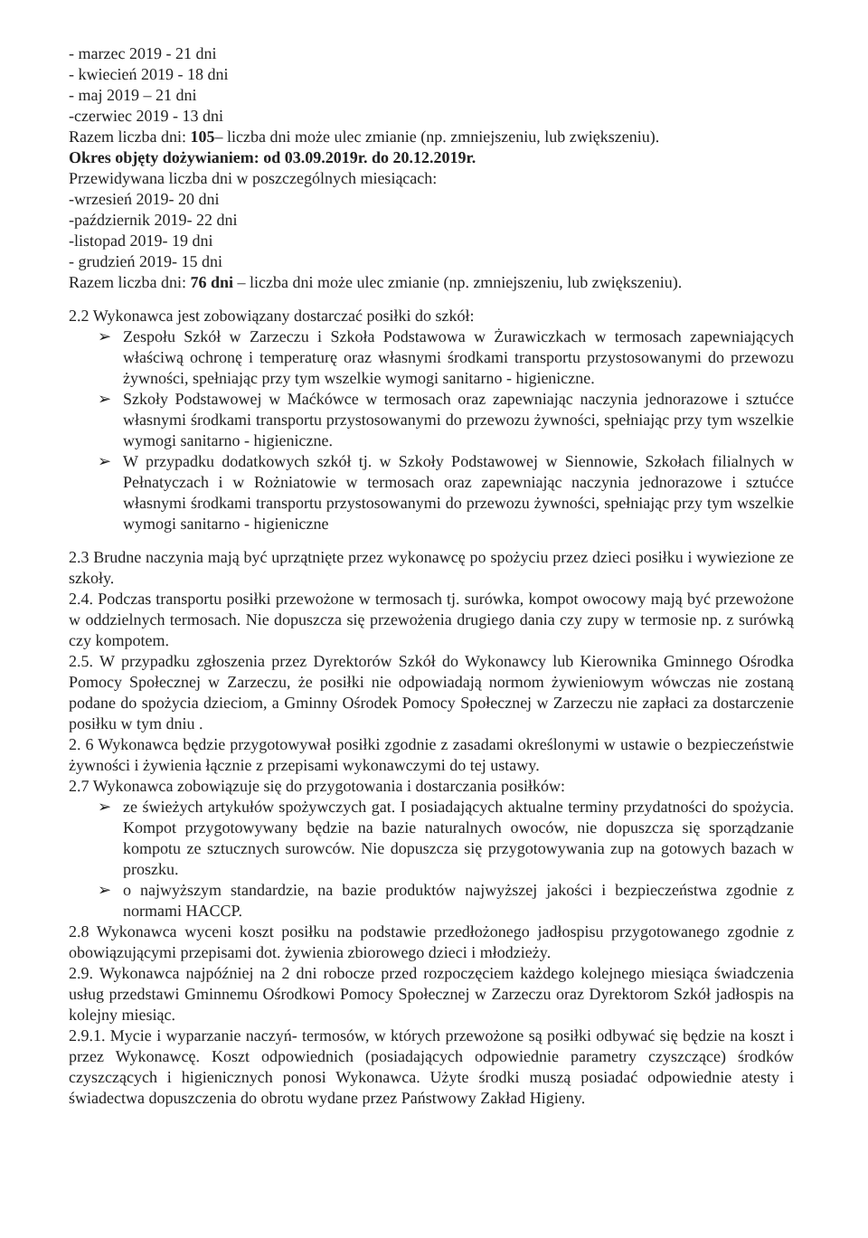- marzec 2019 - 21 dni
- kwiecień 2019 - 18 dni
- maj 2019 – 21 dni
-czerwiec 2019 - 13 dni
Razem liczba dni: 105– liczba dni może ulec zmianie (np. zmniejszeniu, lub zwiększeniu).
Okres objęty dożywianiem: od 03.09.2019r. do 20.12.2019r.
Przewidywana liczba dni w poszczególnych miesiącach:
-wrzesień 2019- 20 dni
-październik 2019- 22 dni
-listopad 2019- 19 dni
- grudzień 2019- 15 dni
Razem liczba dni: 76 dni – liczba dni może ulec zmianie (np. zmniejszeniu, lub zwiększeniu).
2.2 Wykonawca jest zobowiązany dostarczać posiłki do szkół:
➢ Zespołu Szkół w Zarzeczu i Szkoła Podstawowa w Żurawiczkach w termosach zapewniających właściwą ochronę i temperaturę oraz własnymi środkami transportu przystosowanymi do przewozu żywności, spełniając przy tym wszelkie wymogi sanitarno - higieniczne.
➢ Szkoły Podstawowej w Maćkówce w termosach oraz zapewniając naczynia jednorazowe i sztućce własnymi środkami transportu przystosowanymi do przewozu żywności, spełniając przy tym wszelkie wymogi sanitarno - higieniczne.
➢ W przypadku dodatkowych szkół tj. w Szkoły Podstawowej w Siennowie, Szkołach filialnych w Pełnatyczach i w Rożniatowie w termosach oraz zapewniając naczynia jednorazowe i sztućce własnymi środkami transportu przystosowanymi do przewozu żywności, spełniając przy tym wszelkie wymogi sanitarno - higieniczne
2.3 Brudne naczynia mają być uprzątnięte przez wykonawcę po spożyciu przez dzieci posiłku i wywiezione ze szkoły.
2.4. Podczas transportu posiłki przewożone w termosach tj. surówka, kompot owocowy mają być przewożone w oddzielnych termosach. Nie dopuszcza się przewożenia drugiego dania czy zupy w termosie np. z surówką czy kompotem.
2.5. W przypadku zgłoszenia przez Dyrektorów Szkół do Wykonawcy lub Kierownika Gminnego Ośrodka Pomocy Społecznej w Zarzeczu, że posiłki nie odpowiadają normom żywieniowym wówczas nie zostaną podane do spożycia dzieciom, a Gminny Ośrodek Pomocy Społecznej w Zarzeczu nie zapłaci za dostarczenie posiłku w tym dniu .
2. 6 Wykonawca będzie przygotowywał posiłki zgodnie z zasadami określonymi w ustawie o bezpieczeństwie żywności i żywienia łącznie z przepisami wykonawczymi do tej ustawy.
2.7 Wykonawca zobowiązuje się do przygotowania i dostarczania posiłków:
➢ ze świeżych artykułów spożywczych gat. I posiadających aktualne terminy przydatności do spożycia. Kompot przygotowywany będzie na bazie naturalnych owoców, nie dopuszcza się sporządzanie kompotu ze sztucznych surowców. Nie dopuszcza się przygotowywania zup na gotowych bazach w proszku.
➢ o najwyższym standardzie, na bazie produktów najwyższej jakości i bezpieczeństwa zgodnie z normami HACCP.
2.8 Wykonawca wyceni koszt posiłku na podstawie przedłożonego jadłospisu przygotowanego zgodnie z obowiązującymi przepisami dot. żywienia zbiorowego dzieci i młodzieży.
2.9. Wykonawca najpóźniej na 2 dni robocze przed rozpoczęciem każdego kolejnego miesiąca świadczenia usług przedstawi Gminnemu Ośrodkowi Pomocy Społecznej w Zarzeczu oraz Dyrektorom Szkół jadłospis na kolejny miesiąc.
2.9.1. Mycie i wyparzanie naczyń- termosów, w których przewożone są posiłki odbywać się będzie na koszt i przez Wykonawcę. Koszt odpowiednich (posiadających odpowiednie parametry czyszczące) środków czyszczących i higienicznych ponosi Wykonawca. Użyte środki muszą posiadać odpowiednie atesty i świadectwa dopuszczenia do obrotu wydane przez Państwowy Zakład Higieny.